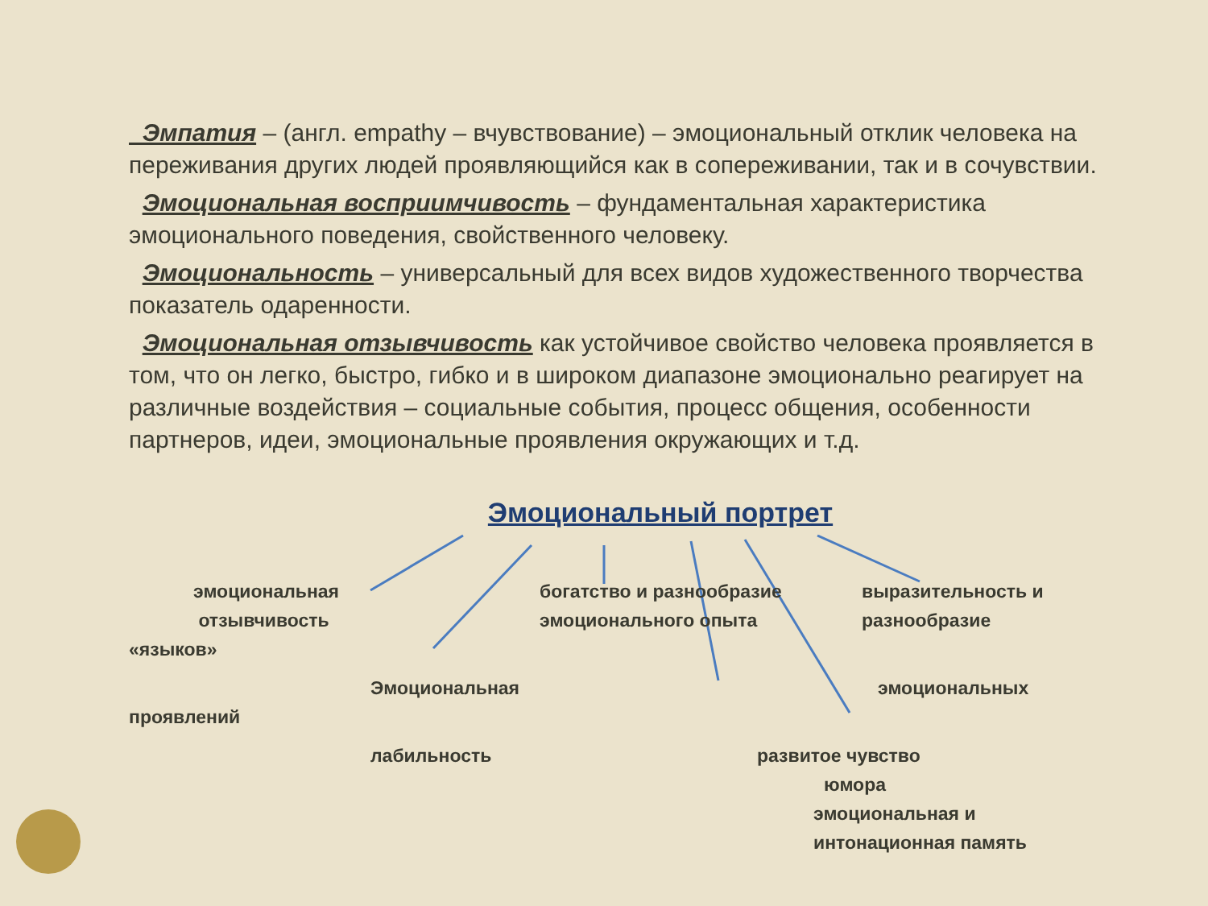Эмпатия – (англ. empathy – вчувствование) – эмоциональный отклик человека на переживания других людей проявляющийся как в сопереживании, так и в сочувствии.
Эмоциональная восприимчивость – фундаментальная характеристика эмоционального поведения, свойственного человеку.
Эмоциональность – универсальный для всех видов художественного творчества показатель одаренности.
Эмоциональная отзывчивость как устойчивое свойство человека проявляется в том, что он легко, быстро, гибко и в широком диапазоне эмоционально реагирует на различные воздействия – социальные события, процесс общения, особенности партнеров, идеи, эмоциональные проявления окружающих и т.д.
Эмоциональный портрет
эмоциональная
отзывчивость
богатство и разнообразие
эмоционального опыта
выразительность и
разнообразие
«языков»
Эмоциональная эмоциональных
проявлений
лабильность развитое чувство
юмора
эмоциональная и
интонационная память